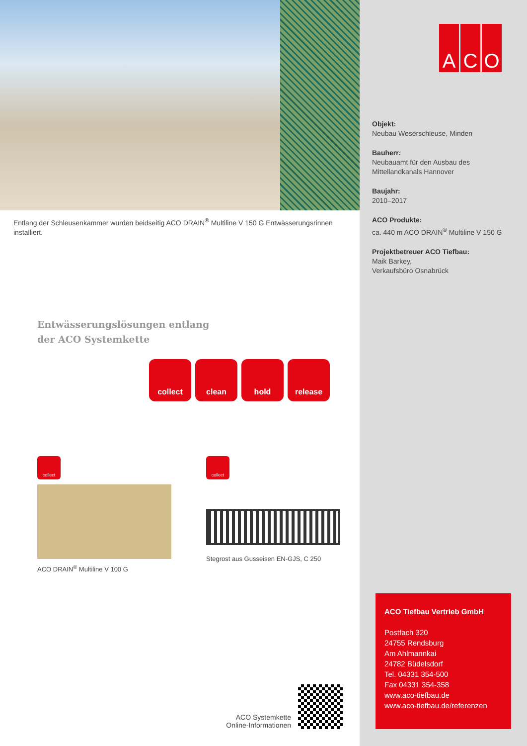Entlang der Schleusenkammer wurden beidseitig ACO DRAIN<sup>®</sup> Multiline V 150 G Entwässerungsrinnen installiert.
Entwässerungslösungen entlang
der ACO Systemkette
collect clean hold release
collect
ACO DRAIN<sup>®</sup> Multiline V 100 G
collect
Stegrost aus Gusseisen EN-GJS, C 250
ACO Systemkette
Online-Informationen
A C O
Objekt:
Neubau Weserschleuse, Minden
Bauherr:
Neubauamt für den Ausbau des
Mittellandkanals Hannover
Baujahr:
2010–2017
ACO Produkte:
ca. 440 m ACO DRAIN<sup>®</sup> Multiline V 150 G
Projektbetreuer ACO Tiefbau:
Maik Barkey,
Verkaufsbüro Osnabrück
ACO Tiefbau Vertrieb GmbH
Postfach 320
24755 Rendsburg
Am Ahlmannkai
24782 Büdelsdorf
Tel. 04331 354-500
Fax 04331 354-358
www.aco-tiefbau.de
www.aco-tiefbau.de/referenzen